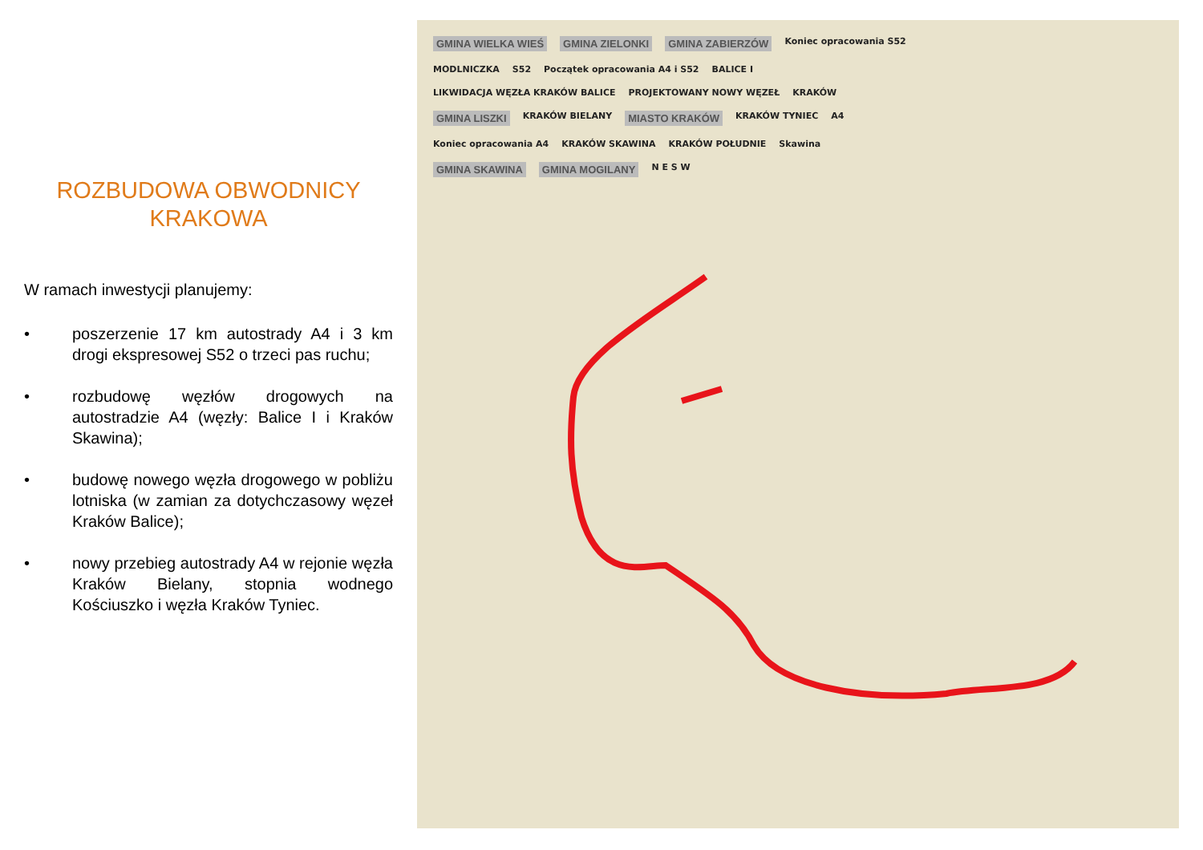ROZBUDOWA OBWODNICY
KRAKOWA
W ramach inwestycji planujemy:
• poszerzenie 17 km autostrady A4 i 3 km drogi ekspresowej S52 o trzeci pas ruchu;
• rozbudowę węzłów drogowych na autostradzie A4 (węzły: Balice I i Kraków Skawina);
• budowę nowego węzła drogowego w pobliżu lotniska (w zamian za dotychczasowy węzeł Kraków Balice);
• nowy przebieg autostrady A4 w rejonie węzła Kraków Bielany, stopnia wodnego Kościuszko i węzła Kraków Tyniec.
GMINA WIELKA WIEŚ GMINA ZIELONKI GMINA ZABIERZÓW Koniec opracowania S52 MODLNICZKA S52 Początek opracowania A4 i S52 BALICE I LIKWIDACJA WĘZŁA KRAKÓW BALICE PROJEKTOWANY NOWY WĘZEŁ KRAKÓW GMINA LISZKI KRAKÓW BIELANY MIASTO KRAKÓW KRAKÓW TYNIEC A4 Koniec opracowania A4 KRAKÓW SKAWINA KRAKÓW POŁUDNIE Skawina GMINA SKAWINA GMINA MOGILANY N E S W